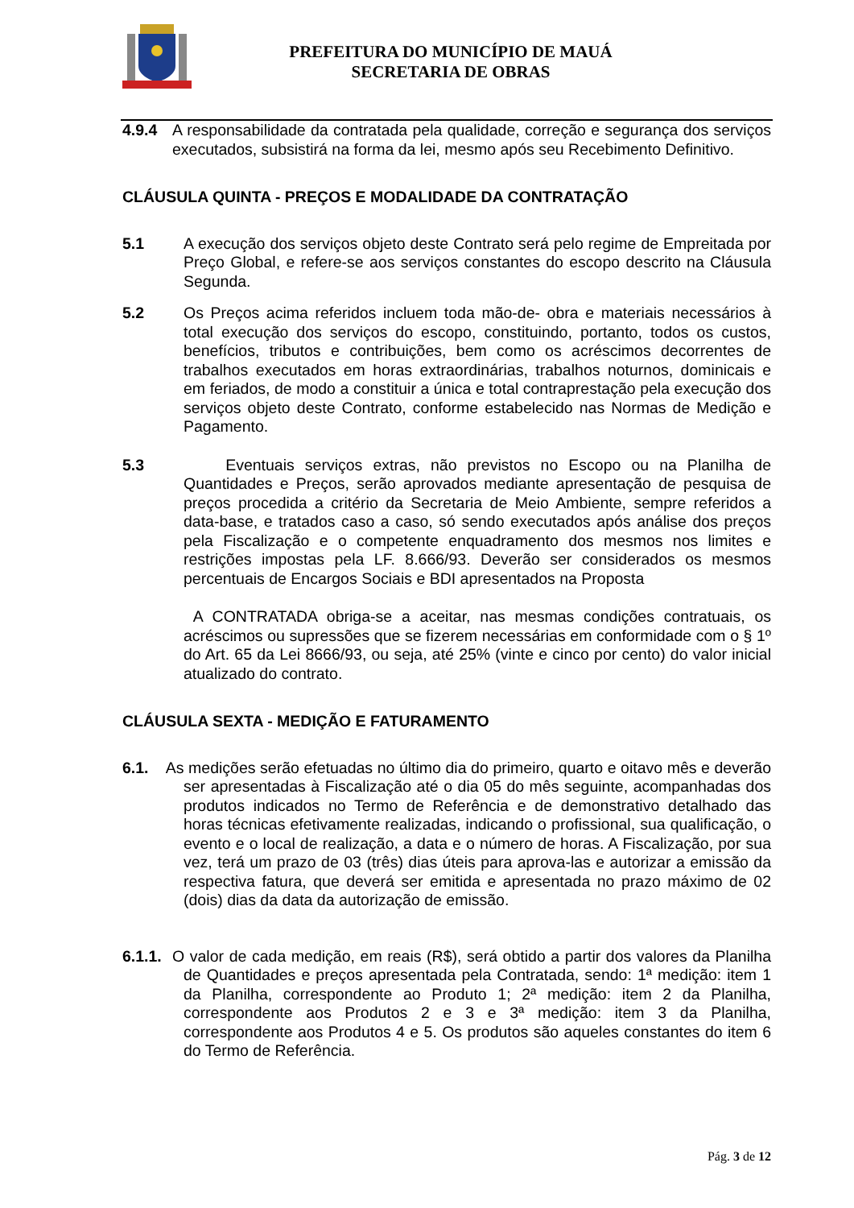PREFEITURA DO MUNICÍPIO DE MAUÁ
SECRETARIA DE OBRAS
4.9.4 A responsabilidade da contratada pela qualidade, correção e segurança dos serviços executados, subsistirá na forma da lei, mesmo após seu Recebimento Definitivo.
CLÁUSULA QUINTA - PREÇOS E MODALIDADE DA CONTRATAÇÃO
5.1 A execução dos serviços objeto deste Contrato será pelo regime de Empreitada por Preço Global, e refere-se aos serviços constantes do escopo descrito na Cláusula Segunda.
5.2 Os Preços acima referidos incluem toda mão-de- obra e materiais necessários à total execução dos serviços do escopo, constituindo, portanto, todos os custos, benefícios, tributos e contribuições, bem como os acréscimos decorrentes de trabalhos executados em horas extraordinárias, trabalhos noturnos, dominicais e em feriados, de modo a constituir a única e total contraprestação pela execução dos serviços objeto deste Contrato, conforme estabelecido nas Normas de Medição e Pagamento.
5.3 Eventuais serviços extras, não previstos no Escopo ou na Planilha de Quantidades e Preços, serão aprovados mediante apresentação de pesquisa de preços procedida a critério da Secretaria de Meio Ambiente, sempre referidos a data-base, e tratados caso a caso, só sendo executados após análise dos preços pela Fiscalização e o competente enquadramento dos mesmos nos limites e restrições impostas pela LF. 8.666/93. Deverão ser considerados os mesmos percentuais de Encargos Sociais e BDI apresentados na Proposta
A CONTRATADA obriga-se a aceitar, nas mesmas condições contratuais, os acréscimos ou supressões que se fizerem necessárias em conformidade com o § 1º do Art. 65 da Lei 8666/93, ou seja, até 25% (vinte e cinco por cento) do valor inicial atualizado do contrato.
CLÁUSULA SEXTA - MEDIÇÃO E FATURAMENTO
6.1. As medições serão efetuadas no último dia do primeiro, quarto e oitavo mês e deverão ser apresentadas à Fiscalização até o dia 05 do mês seguinte, acompanhadas dos produtos indicados no Termo de Referência e de demonstrativo detalhado das horas técnicas efetivamente realizadas, indicando o profissional, sua qualificação, o evento e o local de realização, a data e o número de horas. A Fiscalização, por sua vez, terá um prazo de 03 (três) dias úteis para aprova-las e autorizar a emissão da respectiva fatura, que deverá ser emitida e apresentada no prazo máximo de 02 (dois) dias da data da autorização de emissão.
6.1.1. O valor de cada medição, em reais (R$), será obtido a partir dos valores da Planilha de Quantidades e preços apresentada pela Contratada, sendo: 1ª medição: item 1 da Planilha, correspondente ao Produto 1; 2ª medição: item 2 da Planilha, correspondente aos Produtos 2 e 3 e 3ª medição: item 3 da Planilha, correspondente aos Produtos 4 e 5. Os produtos são aqueles constantes do item 6 do Termo de Referência.
Pág. 3 de 12